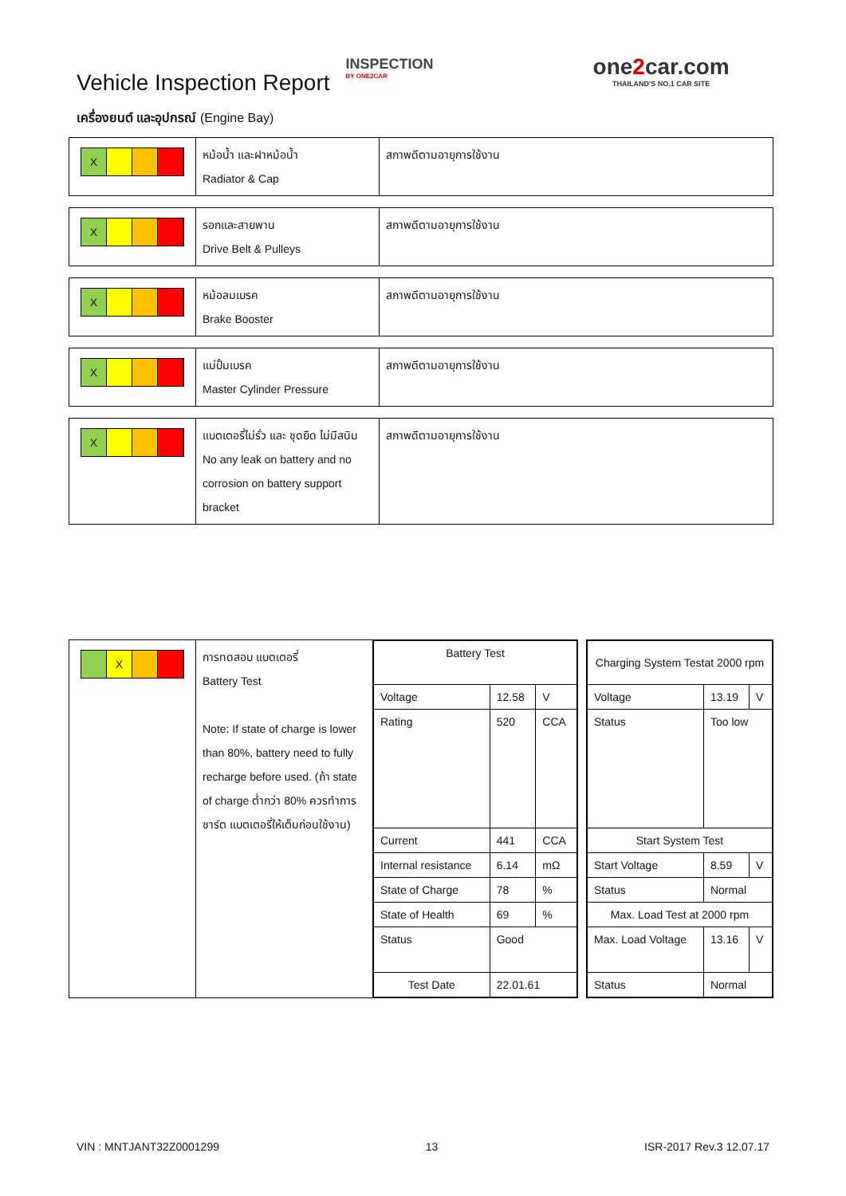Vehicle Inspection Report
INSPECTION
BY ONE2CAR
one2car.com
THAILAND'S NO.1 CAR SITE
เครื่องยนต์ และอุปกรณ์ (Engine Bay)
| X | หม้อน้ำ และฝาหม้อน้ำ Radiator & Cap | สภาพดีตามอายุการใช้งาน |
| X | รอกและสายพาน Drive Belt & Pulleys | สภาพดีตามอายุการใช้งาน |
| X | หม้อลมเบรค Brake Booster | สภาพดีตามอายุการใช้งาน |
| X | แม่ปั้มเบรค Master Cylinder Pressure | สภาพดีตามอายุการใช้งาน |
| X | แบตเตอรี่ไม่รั่ว และ ชุดยึด ไม่มีสนิม No any leak on battery and no corrosion on battery support bracket | สภาพดีตามอายุการใช้งาน |
| X | การทดสอบ แบตเตอรี่ Battery Test Note: If state of charge is lower than 80%, battery need to fully recharge before used. (ถ้า state of charge ต่ำกว่า 80% ควรทำการชาร์ต แบตเตอรี่ให้เต็มก่อนใช้งาน) | / Battery Test / / / / --- / --- / --- / / Voltage / 12.58 / V / / Rating / 520 / CCA / / Current / 441 / CCA / / Internal resistance / 6.14 / mΩ / / State of Charge / 78 / % / / State of Health / 69 / % / / Status / Good / / / Test Date / 22.01.61 / / | | / Charging System Testat 2000 rpm / / / / --- / --- / --- / / Voltage / 13.19 / V / / Status / Too low / / / Start System Test / / / / Start Voltage / 8.59 / V / / Status / Normal / / / Max. Load Test at 2000 rpm / / / / Max. Load Voltage / 13.16 / V / / Status / Normal / / |
VIN : MNTJANT32Z0001299 13 ISR-2017 Rev.3 12.07.17